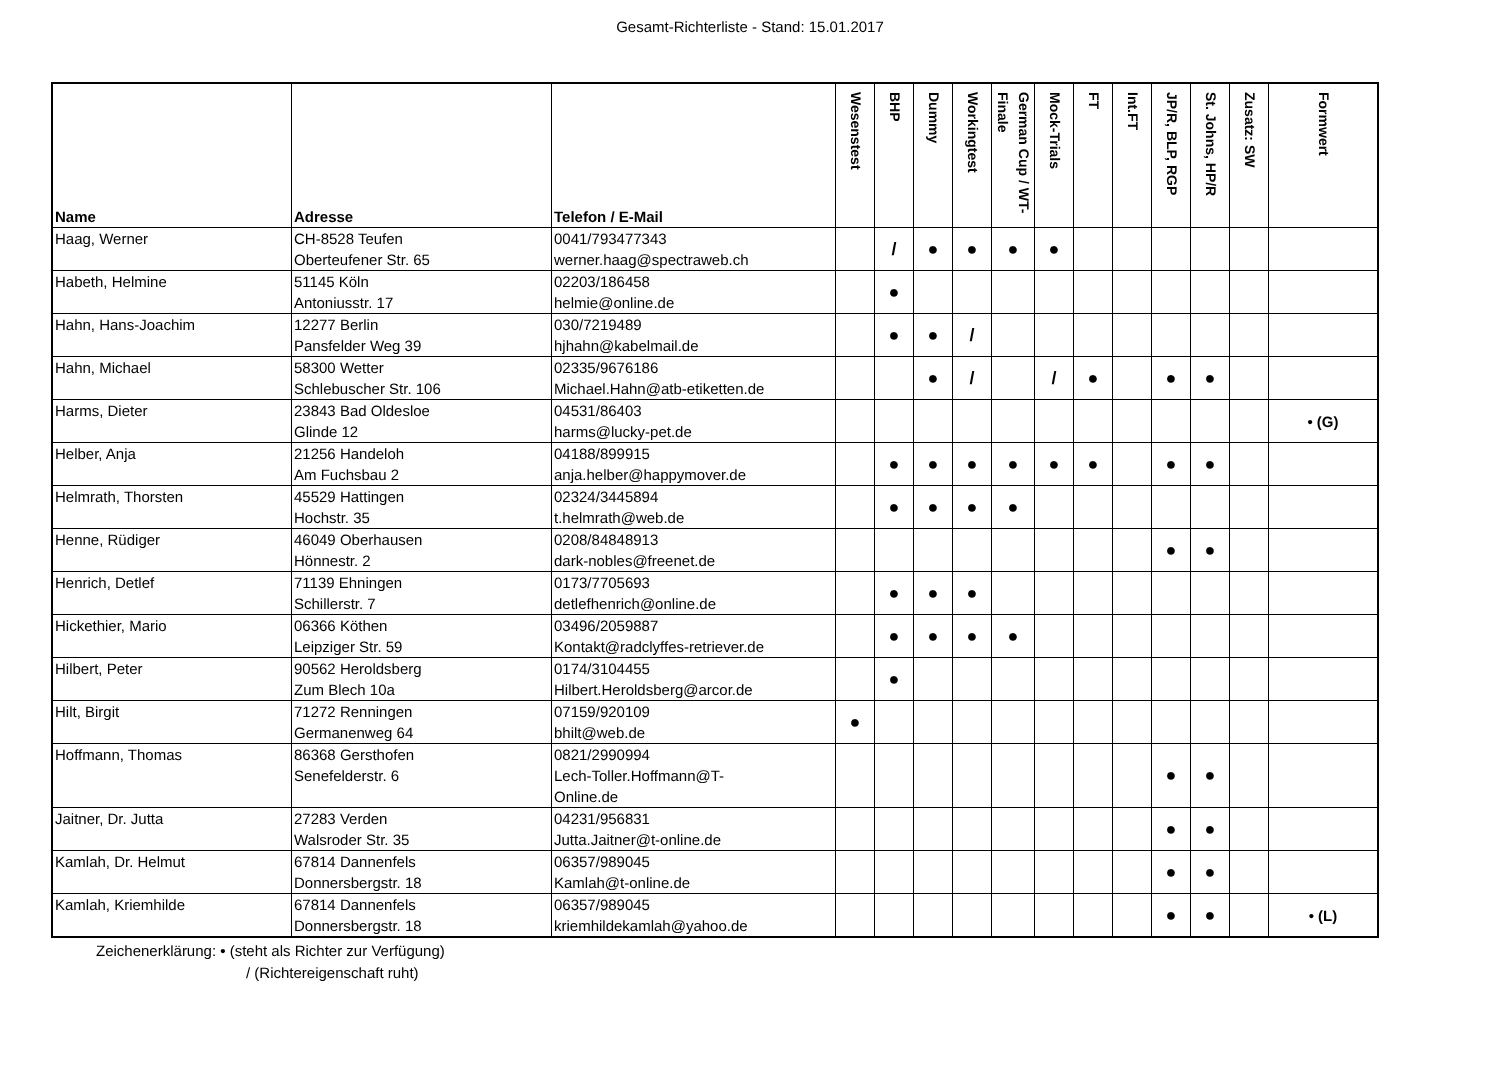Gesamt-Richterliste - Stand: 15.01.2017
| Name | Adresse | Telefon / E-Mail | Wesenstest | BHP | Dummy | Workingtest | German Cup / WT-Finale | Mock-Trials | FT | Int.FT | JP/R, BLP, RGP | St. Johns, HP/R | Zusatz: SW | Formwert |
| --- | --- | --- | --- | --- | --- | --- | --- | --- | --- | --- | --- | --- | --- | --- |
| Haag, Werner | CH-8528 Teufen Oberteufener Str. 65 | 0041/793477343 werner.haag@spectraweb.ch | | / | ● | ● | ● | ● | | | | | | |
| Habeth, Helmine | 51145 Köln Antoniusstr. 17 | 02203/186458 helmie@online.de | | ● | | | | | | | | | | |
| Hahn, Hans-Joachim | 12277 Berlin Pansfelder Weg 39 | 030/7219489 hjhahn@kabelmail.de | | ● | ● | / | | | | | | | | |
| Hahn, Michael | 58300 Wetter Schlebuscher Str. 106 | 02335/9676186 Michael.Hahn@atb-etiketten.de | | | ● | / | | / | ● | | ● | ● | | |
| Harms, Dieter | 23843 Bad Oldesloe Glinde 12 | 04531/86403 harms@lucky-pet.de | | | | | | | | | | | | • (G) |
| Helber, Anja | 21256 Handeloh Am Fuchsbau 2 | 04188/899915 anja.helber@happymover.de | | ● | ● | ● | ● | ● | ● | | ● | ● | | |
| Helmrath, Thorsten | 45529 Hattingen Hochstr. 35 | 02324/3445894 t.helmrath@web.de | | ● | ● | ● | ● | | | | | | | |
| Henne, Rüdiger | 46049 Oberhausen Hönnestr. 2 | 0208/84848913 dark-nobles@freenet.de | | | | | | | | | ● | ● | | |
| Henrich, Detlef | 71139 Ehningen Schillerstr. 7 | 0173/7705693 detlefhenrich@online.de | | ● | ● | ● | | | | | | | | |
| Hickethier, Mario | 06366 Köthen Leipziger Str. 59 | 03496/2059887 Kontakt@radclyffes-retriever.de | | ● | ● | ● | ● | | | | | | | |
| Hilbert, Peter | 90562 Heroldsberg Zum Blech 10a | 0174/3104455 Hilbert.Heroldsberg@arcor.de | | ● | | | | | | | | | | |
| Hilt, Birgit | 71272 Renningen Germanenweg 64 | 07159/920109 bhilt@web.de | ● | | | | | | | | | | | |
| Hoffmann, Thomas | 86368 Gersthofen Senefelderstr. 6 | 0821/2990994 Lech-Toller.Hoffmann@T- Online.de | | | | | | | | | ● | ● | | |
| Jaitner, Dr. Jutta | 27283 Verden Walsroder Str. 35 | 04231/956831 Jutta.Jaitner@t-online.de | | | | | | | | | ● | ● | | |
| Kamlah, Dr. Helmut | 67814 Dannenfels Donnersbergstr. 18 | 06357/989045 Kamlah@t-online.de | | | | | | | | | ● | ● | | |
| Kamlah, Kriemhilde | 67814 Dannenfels Donnersbergstr. 18 | 06357/989045 kriemhildekamlah@yahoo.de | | | | | | | | | ● | ● | | • (L) |
Zeichenerklärung: • (steht als Richter zur Verfügung)
/ (Richtereigenschaft ruht)